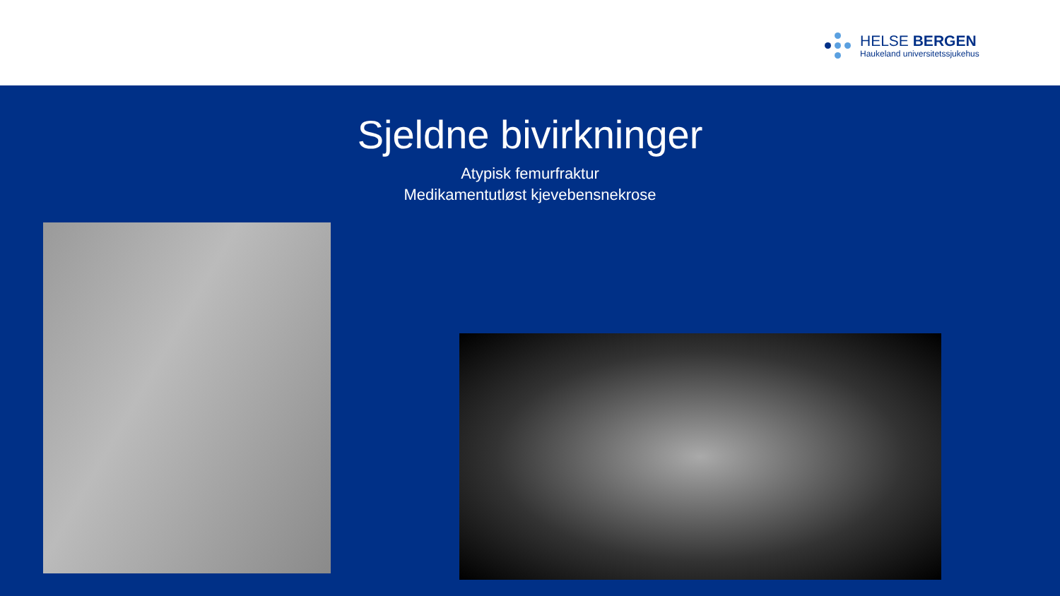HELSE BERGEN
Haukeland universitetssjukehus
Sjeldne bivirkninger
Atypisk femurfraktur
Medikamentutløst kjevebensnekrose